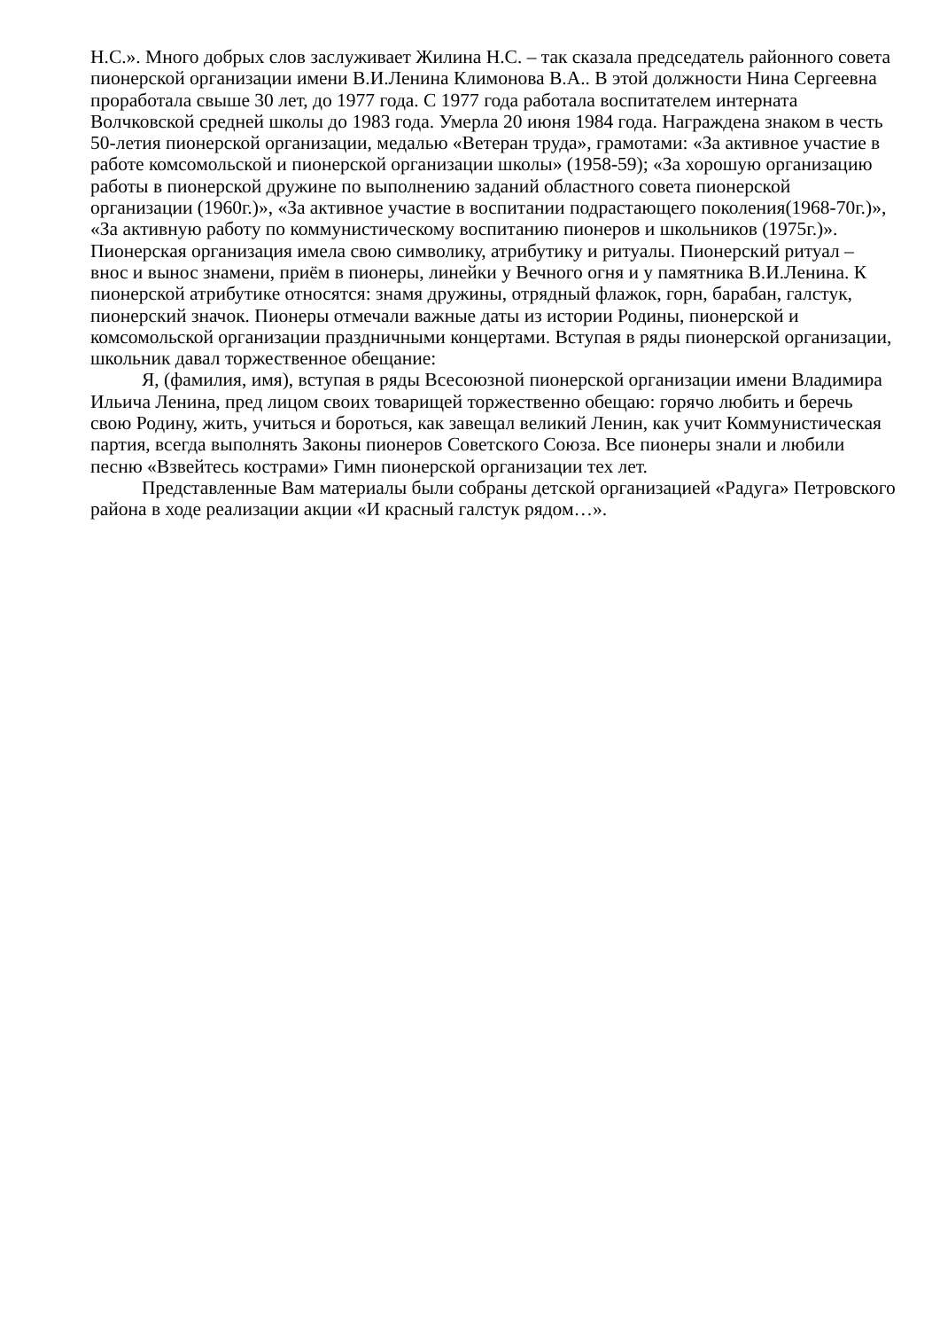Н.С.». Много добрых слов заслуживает Жилина Н.С. – так сказала председатель районного совета пионерской организации имени В.И.Ленина Климонова В.А.. В этой должности Нина Сергеевна проработала свыше 30 лет, до 1977 года. С 1977 года работала воспитателем интерната Волчковской средней школы до 1983 года. Умерла 20 июня 1984 года. Награждена знаком в честь 50-летия пионерской организации, медалью «Ветеран труда», грамотами: «За активное участие в работе комсомольской и пионерской организации школы» (1958-59); «За хорошую организацию работы в пионерской дружине по выполнению заданий областного совета пионерской организации (1960г.)», «За активное участие в воспитании подрастающего поколения(1968-70г.)», «За активную работу по коммунистическому воспитанию пионеров и школьников (1975г.)». Пионерская организация имела свою символику, атрибутику и ритуалы. Пионерский ритуал – внос и вынос знамени, приём в пионеры, линейки у Вечного огня и у памятника В.И.Ленина. К пионерской атрибутике относятся: знамя дружины, отрядный флажок, горн, барабан, галстук, пионерский значок. Пионеры отмечали важные даты из истории Родины, пионерской и комсомольской организации праздничными концертами. Вступая в ряды пионерской организации, школьник давал торжественное обещание:
Я, (фамилия, имя), вступая в ряды Всесоюзной пионерской организации имени Владимира Ильича Ленина, пред лицом своих товарищей торжественно обещаю: горячо любить и беречь свою Родину, жить, учиться и бороться, как завещал великий Ленин, как учит Коммунистическая партия, всегда выполнять Законы пионеров Советского Союза. Все пионеры знали и любили песню «Взвейтесь кострами» Гимн пионерской организации тех лет.
Представленные Вам материалы были собраны детской организацией «Радуга» Петровского района в ходе реализации акции «И красный галстук рядом…».